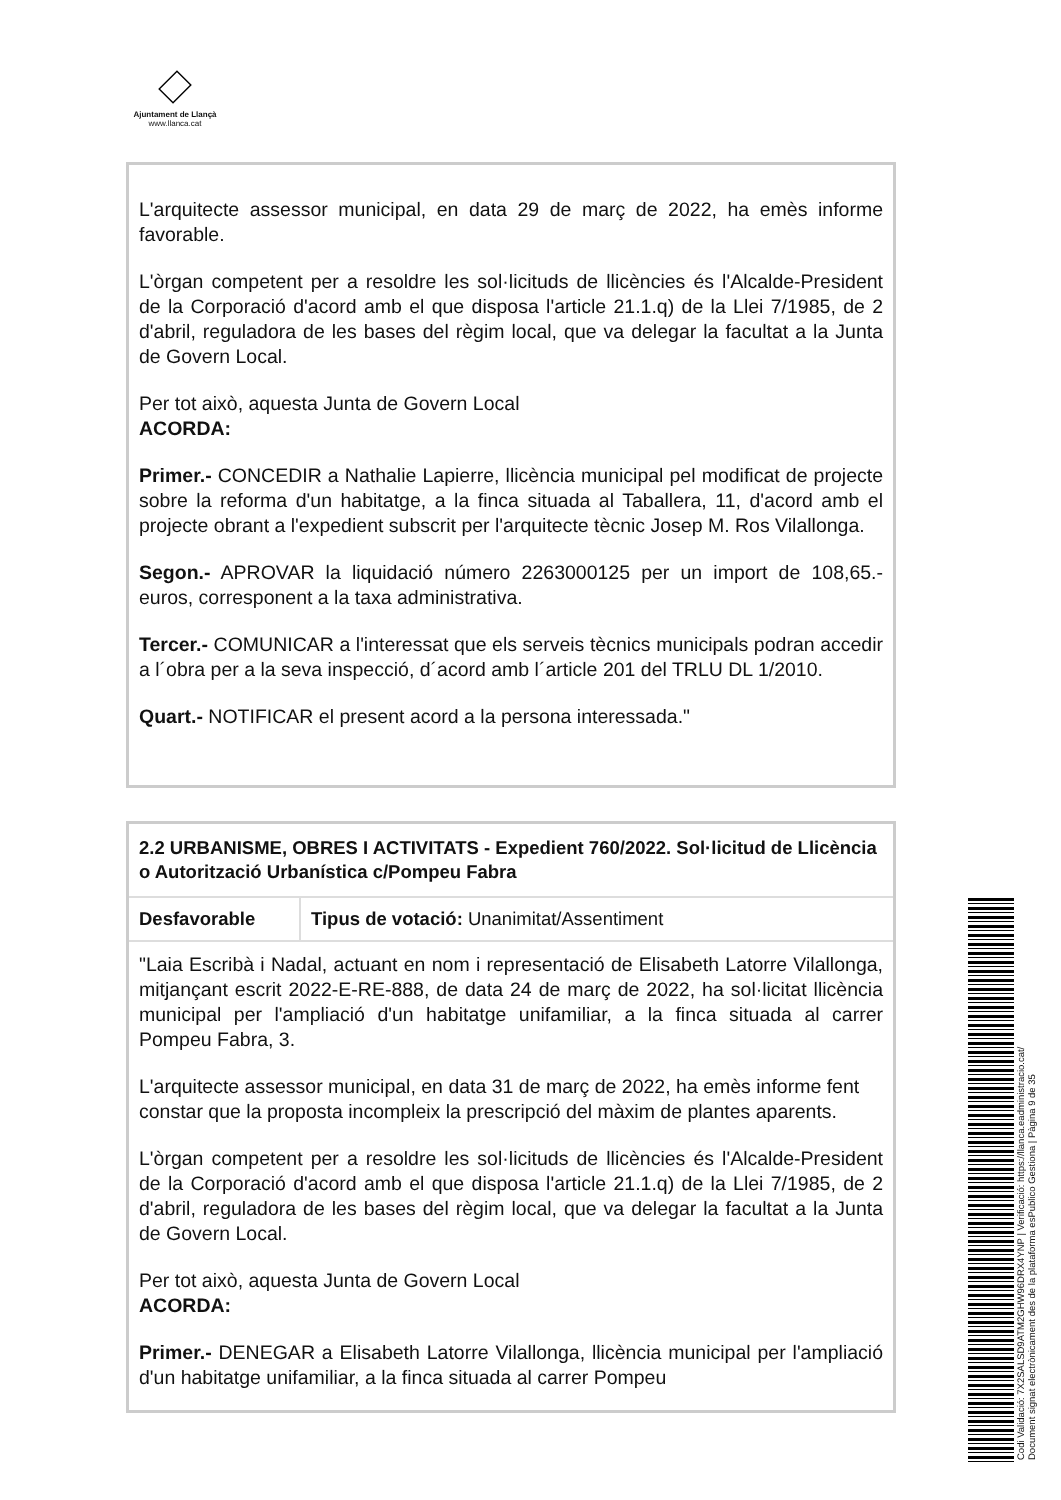Ajuntament de Llançà
www.llanca.cat
L'arquitecte assessor municipal, en data 29 de març de 2022, ha emès informe favorable.
L'òrgan competent per a resoldre les sol·licituds de llicències és l'Alcalde-President de la Corporació d'acord amb el que disposa l'article 21.1.q) de la Llei 7/1985, de 2 d'abril, reguladora de les bases del règim local, que va delegar la facultat a la Junta de Govern Local.
Per tot això, aquesta Junta de Govern Local
ACORDA:
Primer.- CONCEDIR a Nathalie Lapierre, llicència municipal pel modificat de projecte sobre la reforma d'un habitatge, a la finca situada al Taballera, 11, d'acord amb el projecte obrant a l'expedient subscrit per l'arquitecte tècnic Josep M. Ros Vilallonga.
Segon.- APROVAR la liquidació número 2263000125 per un import de 108,65.- euros, corresponent a la taxa administrativa.
Tercer.- COMUNICAR a l'interessat que els serveis tècnics municipals podran accedir a l´obra per a la seva inspecció, d´acord amb l´article 201 del TRLU DL 1/2010.
Quart.- NOTIFICAR el present acord a la persona interessada."
2.2 URBANISME, OBRES I ACTIVITATS - Expedient 760/2022. Sol·licitud de Llicència o Autorització Urbanística c/Pompeu Fabra
Desfavorable Tipus de votació: Unanimitat/Assentiment
"Laia Escribà i Nadal, actuant en nom i representació de Elisabeth Latorre Vilallonga, mitjançant escrit 2022-E-RE-888, de data 24 de març de 2022, ha sol·licitat llicència municipal per l'ampliació d'un habitatge unifamiliar, a la finca situada al carrer Pompeu Fabra, 3.
L'arquitecte assessor municipal, en data 31 de març de 2022, ha emès informe fent constar que la proposta incompleix la prescripció del màxim de plantes aparents.
L'òrgan competent per a resoldre les sol·licituds de llicències és l'Alcalde-President de la Corporació d'acord amb el que disposa l'article 21.1.q) de la Llei 7/1985, de 2 d'abril, reguladora de les bases del règim local, que va delegar la facultat a la Junta de Govern Local.
Per tot això, aquesta Junta de Govern Local
ACORDA:
Primer.- DENEGAR a Elisabeth Latorre Vilallonga, llicència municipal per l'ampliació d'un habitatge unifamiliar, a la finca situada al carrer Pompeu
Codi Validació: 7X2SALSD9ATM2GHW96DRX4YNP | Verificació: https://llanca.eadministracio.cat/
Document signat electrònicament des de la plataforma esPublico Gestiona | Pàgina 9 de 35